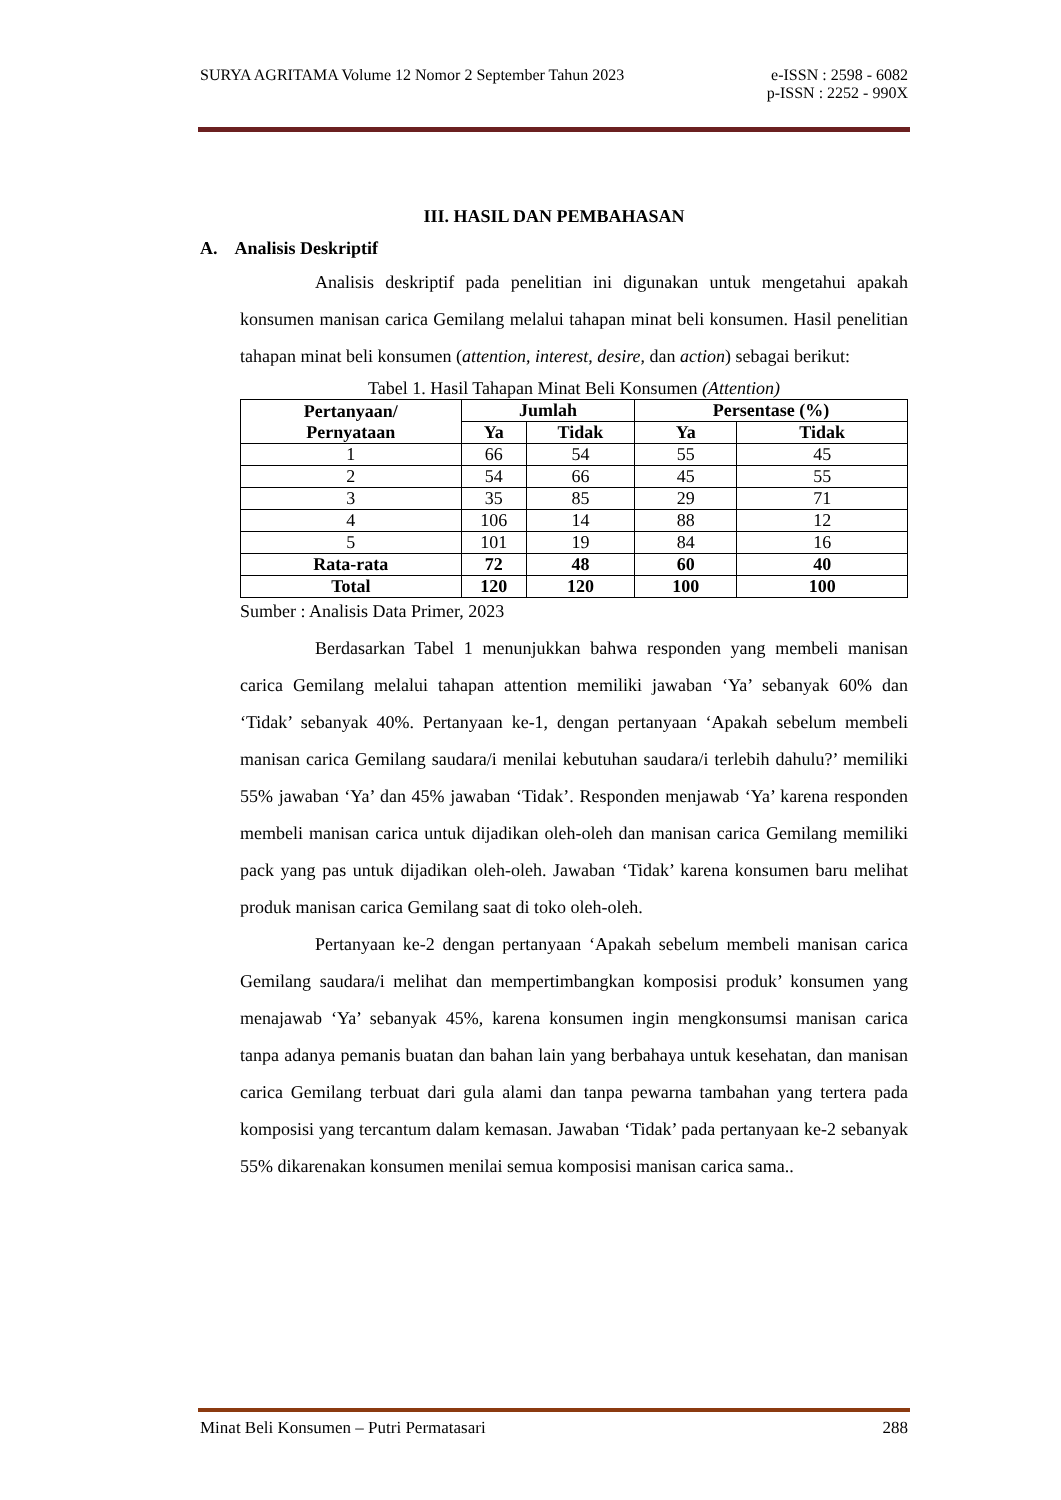SURYA AGRITAMA Volume 12 Nomor 2 September Tahun 2023 e-ISSN : 2598 - 6082
p-ISSN : 2252 - 990X
III. HASIL DAN PEMBAHASAN
A. Analisis Deskriptif
Analisis deskriptif pada penelitian ini digunakan untuk mengetahui apakah konsumen manisan carica Gemilang melalui tahapan minat beli konsumen. Hasil penelitian tahapan minat beli konsumen (attention, interest, desire, dan action) sebagai berikut:
Tabel 1. Hasil Tahapan Minat Beli Konsumen (Attention)
| Pertanyaan/ Pernyataan | Jumlah | | Persentase (%) | |
| --- | --- | --- | --- | --- |
| | Ya | Tidak | Ya | Tidak |
| 1 | 66 | 54 | 55 | 45 |
| 2 | 54 | 66 | 45 | 55 |
| 3 | 35 | 85 | 29 | 71 |
| 4 | 106 | 14 | 88 | 12 |
| 5 | 101 | 19 | 84 | 16 |
| Rata-rata | 72 | 48 | 60 | 40 |
| Total | 120 | 120 | 100 | 100 |
Sumber : Analisis Data Primer, 2023
Berdasarkan Tabel 1 menunjukkan bahwa responden yang membeli manisan carica Gemilang melalui tahapan attention memiliki jawaban ‘Ya’ sebanyak 60% dan ‘Tidak’ sebanyak 40%. Pertanyaan ke-1, dengan pertanyaan ‘Apakah sebelum membeli manisan carica Gemilang saudara/i menilai kebutuhan saudara/i terlebih dahulu?’ memiliki 55% jawaban ‘Ya’ dan 45% jawaban ‘Tidak’. Responden menjawab ‘Ya’ karena responden membeli manisan carica untuk dijadikan oleh-oleh dan manisan carica Gemilang memiliki pack yang pas untuk dijadikan oleh-oleh. Jawaban ‘Tidak’ karena konsumen baru melihat produk manisan carica Gemilang saat di toko oleh-oleh.
Pertanyaan ke-2 dengan pertanyaan ‘Apakah sebelum membeli manisan carica Gemilang saudara/i melihat dan mempertimbangkan komposisi produk’ konsumen yang menajawab ‘Ya’ sebanyak 45%, karena konsumen ingin mengkonsumsi manisan carica tanpa adanya pemanis buatan dan bahan lain yang berbahaya untuk kesehatan, dan manisan carica Gemilang terbuat dari gula alami dan tanpa pewarna tambahan yang tertera pada komposisi yang tercantum dalam kemasan. Jawaban ‘Tidak’ pada pertanyaan ke-2 sebanyak 55% dikarenakan konsumen menilai semua komposisi manisan carica sama..
Minat Beli Konsumen – Putri Permatasari 288